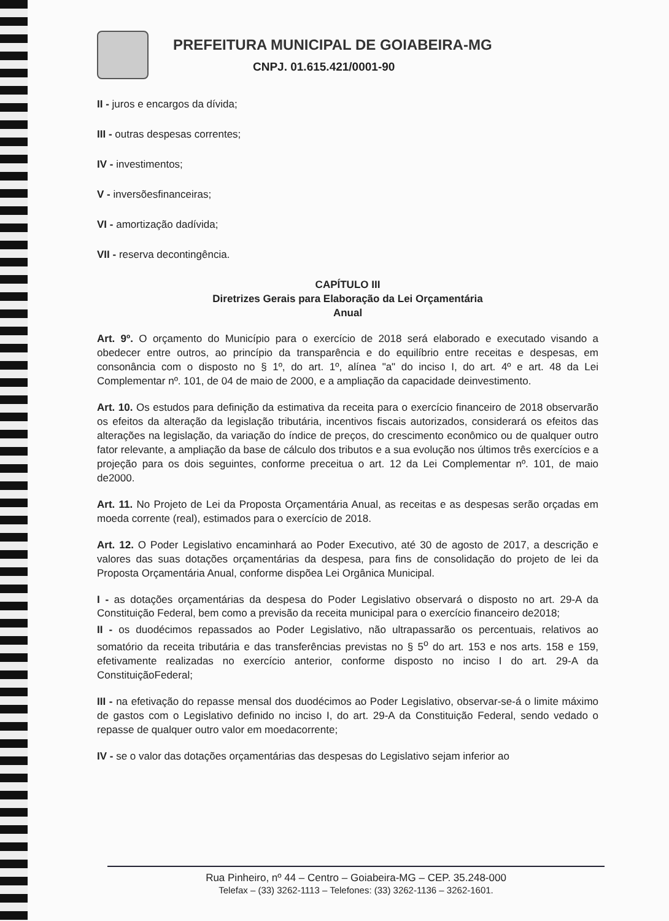PREFEITURA MUNICIPAL DE GOIABEIRA-MG
CNPJ. 01.615.421/0001-90
II - juros e encargos da dívida;
III - outras despesas correntes;
IV - investimentos;
V - inversõesfinanceiras;
VI - amortização dadívida;
VII - reserva decontingência.
CAPÍTULO III
Diretrizes Gerais para Elaboração da Lei Orçamentária
Anual
Art. 9º. O orçamento do Município para o exercício de 2018 será elaborado e executado visando a obedecer entre outros, ao princípio da transparência e do equilíbrio entre receitas e despesas, em consonância com o disposto no § 1º, do art. 1º, alínea "a" do inciso I, do art. 4º e art. 48 da Lei Complementar nº. 101, de 04 de maio de 2000, e a ampliação da capacidade deinvestimento.
Art. 10. Os estudos para definição da estimativa da receita para o exercício financeiro de 2018 observarão os efeitos da alteração da legislação tributária, incentivos fiscais autorizados, considerará os efeitos das alterações na legislação, da variação do índice de preços, do crescimento econômico ou de qualquer outro fator relevante, a ampliação da base de cálculo dos tributos e a sua evolução nos últimos três exercícios e a projeção para os dois seguintes, conforme preceitua o art. 12 da Lei Complementar nº. 101, de maio de2000.
Art. 11. No Projeto de Lei da Proposta Orçamentária Anual, as receitas e as despesas serão orçadas em moeda corrente (real), estimados para o exercício de 2018.
Art. 12. O Poder Legislativo encaminhará ao Poder Executivo, até 30 de agosto de 2017, a descrição e valores das suas dotações orçamentárias da despesa, para fins de consolidação do projeto de lei da Proposta Orçamentária Anual, conforme dispõea Lei Orgânica Municipal.
I - as dotações orçamentárias da despesa do Poder Legislativo observará o disposto no art. 29-A da Constituição Federal, bem como a previsão da receita municipal para o exercício financeiro de2018;
II - os duodécimos repassados ao Poder Legislativo, não ultrapassarão os percentuais, relativos ao somatório da receita tributária e das transferências previstas no § 5<sup>o</sup> do art. 153 e nos arts. 158 e 159, efetivamente realizadas no exercício anterior, conforme disposto no inciso I do art. 29-A da ConstituiçãoFederal;
III - na efetivação do repasse mensal dos duodécimos ao Poder Legislativo, observar-se-á o limite máximo de gastos com o Legislativo definido no inciso I, do art. 29-A da Constituição Federal, sendo vedado o repasse de qualquer outro valor em moedacorrente;
IV - se o valor das dotações orçamentárias das despesas do Legislativo sejam inferior ao
Rua Pinheiro, nº 44 – Centro – Goiabeira-MG – CEP. 35.248-000
Telefax – (33) 3262-1113 – Telefones: (33) 3262-1136 – 3262-1601.